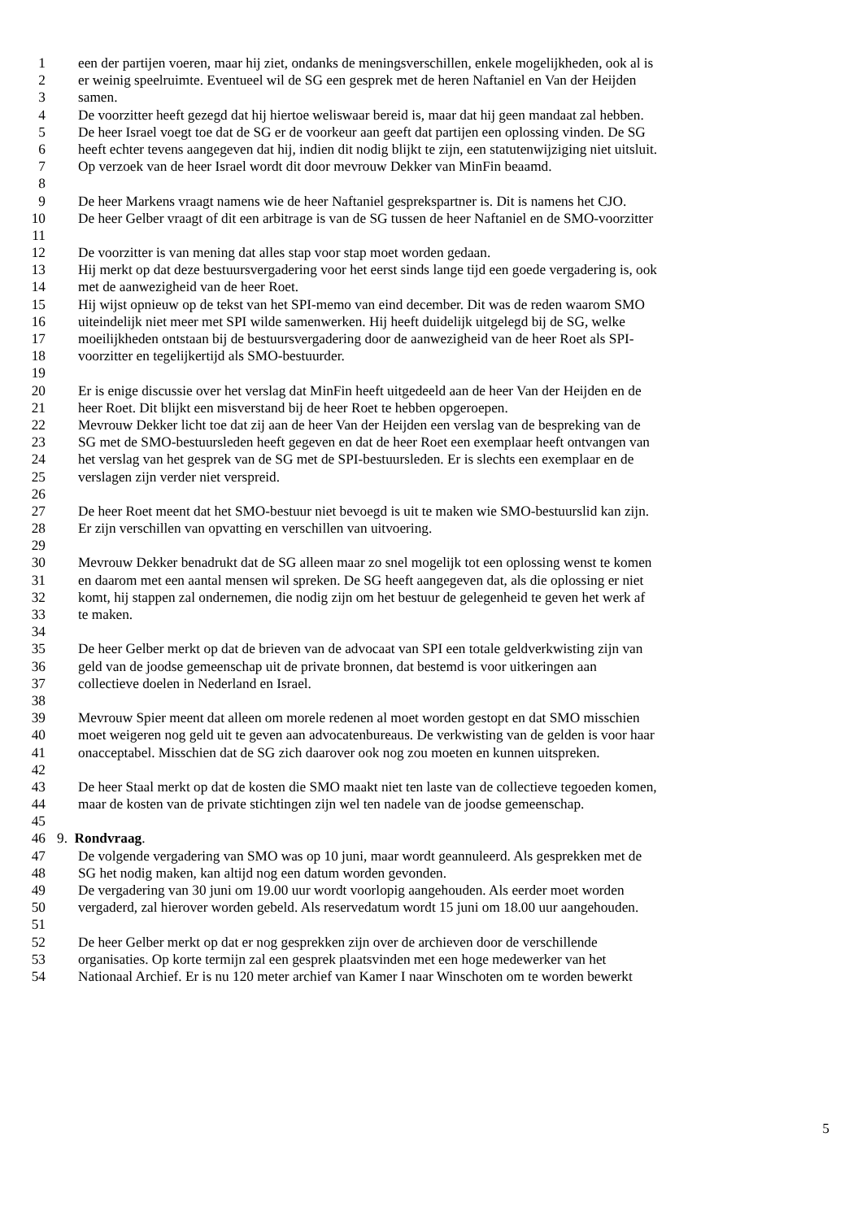1 een der partijen voeren, maar hij ziet, ondanks de meningsverschillen, enkele mogelijkheden, ook al is
2 er weinig speelruimte. Eventueel wil de SG een gesprek met de heren Naftaniel en Van der Heijden
3 samen.
4 De voorzitter heeft gezegd dat hij hiertoe weliswaar bereid is, maar dat hij geen mandaat zal hebben.
5 De heer Israel voegt toe dat de SG er de voorkeur aan geeft dat partijen een oplossing vinden. De SG
6 heeft echter tevens aangegeven dat hij, indien dit nodig blijkt te zijn, een statutenwijziging niet uitsluit.
7 Op verzoek van de heer Israel wordt dit door mevrouw Dekker van MinFin beaamd.
8
9 De heer Markens vraagt namens wie de heer Naftaniel gesprekspartner is. Dit is namens het CJO.
10 De heer Gelber vraagt of dit een arbitrage is van de SG tussen de heer Naftaniel en de SMO-voorzitter
11
12 De voorzitter is van mening dat alles stap voor stap moet worden gedaan.
13 Hij merkt op dat deze bestuursvergadering voor het eerst sinds lange tijd een goede vergadering is, ook
14 met de aanwezigheid van de heer Roet.
15 Hij wijst opnieuw op de tekst van het SPI-memo van eind december. Dit was de reden waarom SMO
16 uiteindelijk niet meer met SPI wilde samenwerken. Hij heeft duidelijk uitgelegd bij de SG, welke
17 moeilijkheden ontstaan bij de bestuursvergadering door de aanwezigheid van de heer Roet als SPI-
18 voorzitter en tegelijkertijd als SMO-bestuurder.
19
20 Er is enige discussie over het verslag dat MinFin heeft uitgedeeld aan de heer Van der Heijden en de
21 heer Roet. Dit blijkt een misverstand bij de heer Roet te hebben opgeroepen.
22 Mevrouw Dekker licht toe dat zij aan de heer Van der Heijden een verslag van de bespreking van de
23 SG met de SMO-bestuursleden heeft gegeven en dat de heer Roet een exemplaar heeft ontvangen van
24 het verslag van het gesprek van de SG met de SPI-bestuursleden. Er is slechts een exemplaar en de
25 verslagen zijn verder niet verspreid.
26
27 De heer Roet meent dat het SMO-bestuur niet bevoegd is uit te maken wie SMO-bestuurslid kan zijn.
28 Er zijn verschillen van opvatting en verschillen van uitvoering.
29
30 Mevrouw Dekker benadrukt dat de SG alleen maar zo snel mogelijk tot een oplossing wenst te komen
31 en daarom met een aantal mensen wil spreken. De SG heeft aangegeven dat, als die oplossing er niet
32 komt, hij stappen zal ondernemen, die nodig zijn om het bestuur de gelegenheid te geven het werk af
33 te maken.
34
35 De heer Gelber merkt op dat de brieven van de advocaat van SPI een totale geldverkwisting zijn van
36 geld van de joodse gemeenschap uit de private bronnen, dat bestemd is voor uitkeringen aan
37 collectieve doelen in Nederland en Israel.
38
39 Mevrouw Spier meent dat alleen om morele redenen al moet worden gestopt en dat SMO misschien
40 moet weigeren nog geld uit te geven aan advocatenbureaus. De verkwisting van de gelden is voor haar
41 onacceptabel. Misschien dat de SG zich daarover ook nog zou moeten en kunnen uitspreken.
42
43 De heer Staal merkt op dat de kosten die SMO maakt niet ten laste van de collectieve tegoeden komen,
44 maar de kosten van de private stichtingen zijn wel ten nadele van de joodse gemeenschap.
45
46 9. Rondvraag.
47 De volgende vergadering van SMO was op 10 juni, maar wordt geannuleerd. Als gesprekken met de
48 SG het nodig maken, kan altijd nog een datum worden gevonden.
49 De vergadering van 30 juni om 19.00 uur wordt voorlopig aangehouden. Als eerder moet worden
50 vergaderd, zal hierover worden gebeld. Als reservedatum wordt 15 juni om 18.00 uur aangehouden.
51
52 De heer Gelber merkt op dat er nog gesprekken zijn over de archieven door de verschillende
53 organisaties. Op korte termijn zal een gesprek plaatsvinden met een hoge medewerker van het
54 Nationaal Archief. Er is nu 120 meter archief van Kamer I naar Winschoten om te worden bewerkt
5